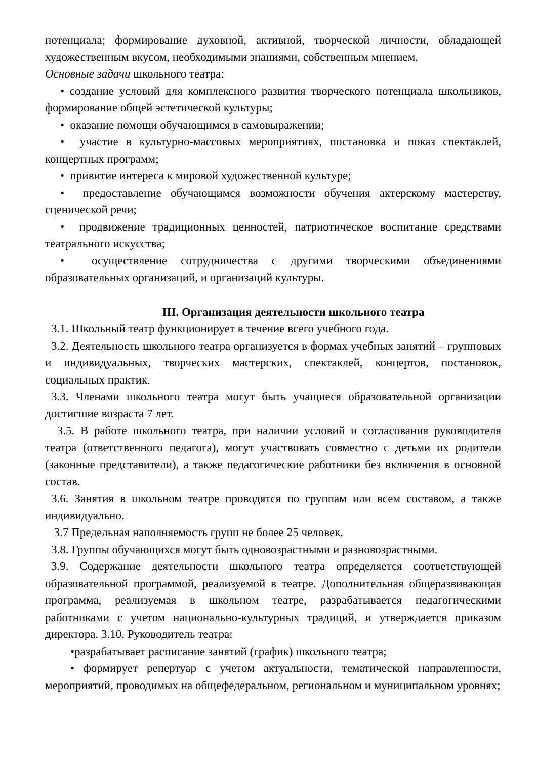потенциала; формирование духовной, активной, творческой личности, обладающей художественным вкусом, необходимыми знаниями, собственным мнением.
Основные задачи школьного театра:
• создание условий для комплексного развития творческого потенциала школьников, формирование общей эстетической культуры;
• оказание помощи обучающимся в самовыражении;
• участие в культурно-массовых мероприятиях, постановка и показ спектаклей, концертных программ;
• привитие интереса к мировой художественной культуре;
• предоставление обучающимся возможности обучения актерскому мастерству, сценической речи;
• продвижение традиционных ценностей, патриотическое воспитание средствами театрального искусства;
• осуществление сотрудничества с другими творческими объединениями образовательных организаций, и организаций культуры.
III. Организация деятельности школьного театра
3.1. Школьный театр функционирует в течение всего учебного года.
3.2. Деятельность школьного театра организуется в формах учебных занятий – групповых и индивидуальных, творческих мастерских, спектаклей, концертов, постановок, социальных практик.
3.3. Членами школьного театра могут быть учащиеся образовательной организации достигшие возраста 7 лет.
3.5. В работе школьного театра, при наличии условий и согласования руководителя театра (ответственного педагога), могут участвовать совместно с детьми их родители (законные представители), а также педагогические работники без включения в основной состав.
3.6. Занятия в школьном театре проводятся по группам или всем составом, а также индивидуально.
3.7 Предельная наполняемость групп не более 25 человек.
3.8. Группы обучающихся могут быть одновозрастными и разновозрастными.
3.9. Содержание деятельности школьного театра определяется соответствующей образовательной программой, реализуемой в театре. Дополнительная общеразвивающая программа, реализуемая в школьном театре, разрабатывается педагогическими работниками с учетом национально-культурных традиций, и утверждается приказом директора. 3.10. Руководитель театра:
•разрабатывает расписание занятий (график) школьного театра;
• формирует репертуар с учетом актуальности, тематической направленности, мероприятий, проводимых на общефедеральном, региональном и муниципальном уровнях;